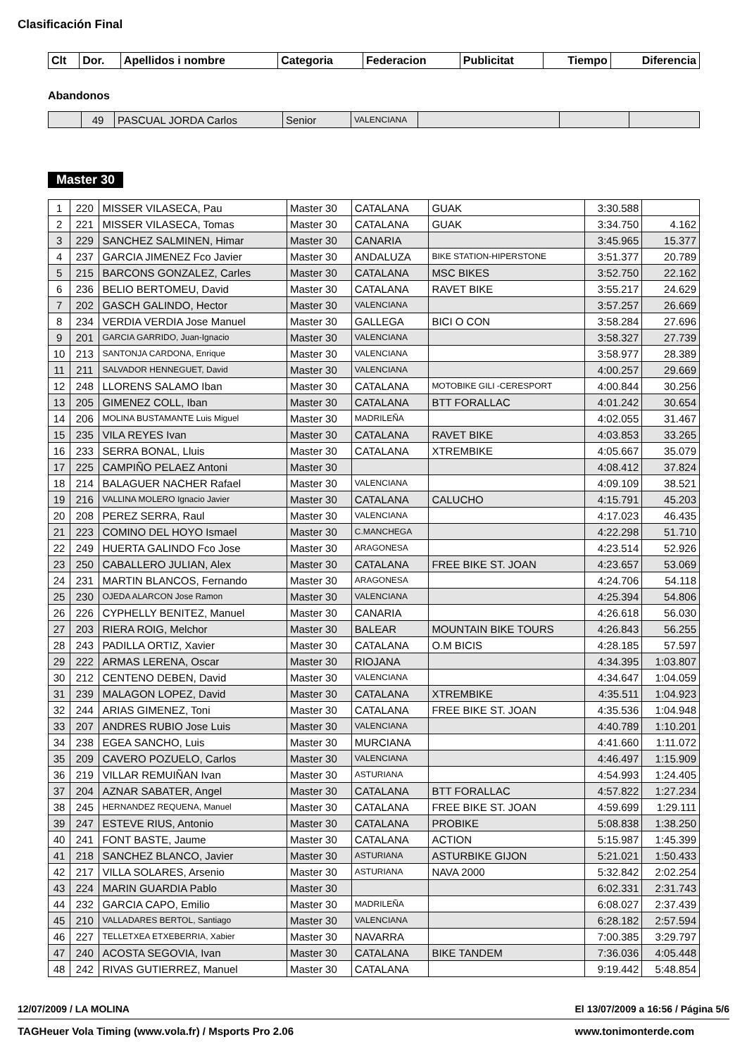Clasificación Final
| Clt | Dor. | Apellidos i nombre | Categoria | Federacion | Publicitat | Tiempo | Diferencia |
| --- | --- | --- | --- | --- | --- | --- | --- |
Abandonos
| | 49 | PASCUAL JORDA Carlos | Senior | VALENCIANA | | | |
Master 30
| 1 | 220 | MISSER VILASECA, Pau | Master 30 | CATALANA | GUAK | 3:30.588 | |
| 2 | 221 | MISSER VILASECA, Tomas | Master 30 | CATALANA | GUAK | 3:34.750 | 4.162 |
| 3 | 229 | SANCHEZ SALMINEN, Himar | Master 30 | CANARIA | | 3:45.965 | 15.377 |
| 4 | 237 | GARCIA JIMENEZ Fco Javier | Master 30 | ANDALUZA | BIKE STATION-HIPERSTONE | 3:51.377 | 20.789 |
| 5 | 215 | BARCONS GONZALEZ, Carles | Master 30 | CATALANA | MSC BIKES | 3:52.750 | 22.162 |
| 6 | 236 | BELIO BERTOMEU, David | Master 30 | CATALANA | RAVET BIKE | 3:55.217 | 24.629 |
| 7 | 202 | GASCH GALINDO, Hector | Master 30 | VALENCIANA | | 3:57.257 | 26.669 |
| 8 | 234 | VERDIA VERDIA Jose Manuel | Master 30 | GALLEGA | BICI O CON | 3:58.284 | 27.696 |
| 9 | 201 | GARCIA GARRIDO, Juan-Ignacio | Master 30 | VALENCIANA | | 3:58.327 | 27.739 |
| 10 | 213 | SANTONJA CARDONA, Enrique | Master 30 | VALENCIANA | | 3:58.977 | 28.389 |
| 11 | 211 | SALVADOR HENNEGUET, David | Master 30 | VALENCIANA | | 4:00.257 | 29.669 |
| 12 | 248 | LLORENS SALAMO Iban | Master 30 | CATALANA | MOTOBIKE GILI -CERESPORT | 4:00.844 | 30.256 |
| 13 | 205 | GIMENEZ COLL, Iban | Master 30 | CATALANA | BTT FORALLAC | 4:01.242 | 30.654 |
| 14 | 206 | MOLINA BUSTAMANTE Luis Miguel | Master 30 | MADRILEÑA | | 4:02.055 | 31.467 |
| 15 | 235 | VILA REYES Ivan | Master 30 | CATALANA | RAVET BIKE | 4:03.853 | 33.265 |
| 16 | 233 | SERRA BONAL, Lluis | Master 30 | CATALANA | XTREMBIKE | 4:05.667 | 35.079 |
| 17 | 225 | CAMPIÑO PELAEZ Antoni | Master 30 | | | 4:08.412 | 37.824 |
| 18 | 214 | BALAGUER NACHER Rafael | Master 30 | VALENCIANA | | 4:09.109 | 38.521 |
| 19 | 216 | VALLINA MOLERO Ignacio Javier | Master 30 | CATALANA | CALUCHO | 4:15.791 | 45.203 |
| 20 | 208 | PEREZ SERRA, Raul | Master 30 | VALENCIANA | | 4:17.023 | 46.435 |
| 21 | 223 | COMINO DEL HOYO Ismael | Master 30 | C.MANCHEGA | | 4:22.298 | 51.710 |
| 22 | 249 | HUERTA GALINDO Fco Jose | Master 30 | ARAGONESA | | 4:23.514 | 52.926 |
| 23 | 250 | CABALLERO JULIAN, Alex | Master 30 | CATALANA | FREE BIKE ST. JOAN | 4:23.657 | 53.069 |
| 24 | 231 | MARTIN BLANCOS, Fernando | Master 30 | ARAGONESA | | 4:24.706 | 54.118 |
| 25 | 230 | OJEDA ALARCON Jose Ramon | Master 30 | VALENCIANA | | 4:25.394 | 54.806 |
| 26 | 226 | CYPHELLY BENITEZ, Manuel | Master 30 | CANARIA | | 4:26.618 | 56.030 |
| 27 | 203 | RIERA ROIG, Melchor | Master 30 | BALEAR | MOUNTAIN BIKE TOURS | 4:26.843 | 56.255 |
| 28 | 243 | PADILLA ORTIZ, Xavier | Master 30 | CATALANA | O.M BICIS | 4:28.185 | 57.597 |
| 29 | 222 | ARMAS LERENA, Oscar | Master 30 | RIOJANA | | 4:34.395 | 1:03.807 |
| 30 | 212 | CENTENO DEBEN, David | Master 30 | VALENCIANA | | 4:34.647 | 1:04.059 |
| 31 | 239 | MALAGON LOPEZ, David | Master 30 | CATALANA | XTREMBIKE | 4:35.511 | 1:04.923 |
| 32 | 244 | ARIAS GIMENEZ, Toni | Master 30 | CATALANA | FREE BIKE ST. JOAN | 4:35.536 | 1:04.948 |
| 33 | 207 | ANDRES RUBIO Jose Luis | Master 30 | VALENCIANA | | 4:40.789 | 1:10.201 |
| 34 | 238 | EGEA SANCHO, Luis | Master 30 | MURCIANA | | 4:41.660 | 1:11.072 |
| 35 | 209 | CAVERO POZUELO, Carlos | Master 30 | VALENCIANA | | 4:46.497 | 1:15.909 |
| 36 | 219 | VILLAR REMUIÑAN Ivan | Master 30 | ASTURIANA | | 4:54.993 | 1:24.405 |
| 37 | 204 | AZNAR SABATER, Angel | Master 30 | CATALANA | BTT FORALLAC | 4:57.822 | 1:27.234 |
| 38 | 245 | HERNANDEZ REQUENA, Manuel | Master 30 | CATALANA | FREE BIKE ST. JOAN | 4:59.699 | 1:29.111 |
| 39 | 247 | ESTEVE RIUS, Antonio | Master 30 | CATALANA | PROBIKE | 5:08.838 | 1:38.250 |
| 40 | 241 | FONT BASTE, Jaume | Master 30 | CATALANA | ACTION | 5:15.987 | 1:45.399 |
| 41 | 218 | SANCHEZ BLANCO, Javier | Master 30 | ASTURIANA | ASTURBIKE GIJON | 5:21.021 | 1:50.433 |
| 42 | 217 | VILLA SOLARES, Arsenio | Master 30 | ASTURIANA | NAVA 2000 | 5:32.842 | 2:02.254 |
| 43 | 224 | MARIN GUARDIA Pablo | Master 30 | | | 6:02.331 | 2:31.743 |
| 44 | 232 | GARCIA CAPO, Emilio | Master 30 | MADRILEÑA | | 6:08.027 | 2:37.439 |
| 45 | 210 | VALLADARES BERTOL, Santiago | Master 30 | VALENCIANA | | 6:28.182 | 2:57.594 |
| 46 | 227 | TELLETXEA ETXEBERRIA, Xabier | Master 30 | NAVARRA | | 7:00.385 | 3:29.797 |
| 47 | 240 | ACOSTA SEGOVIA, Ivan | Master 30 | CATALANA | BIKE TANDEM | 7:36.036 | 4:05.448 |
| 48 | 242 | RIVAS GUTIERREZ, Manuel | Master 30 | CATALANA | | 9:19.442 | 5:48.854 |
12/07/2009 / LA MOLINA El 13/07/2009 a 16:56 / Página 5/6
TAGHeuer Vola Timing (www.vola.fr) / Msports Pro 2.06 www.tonimonterde.com